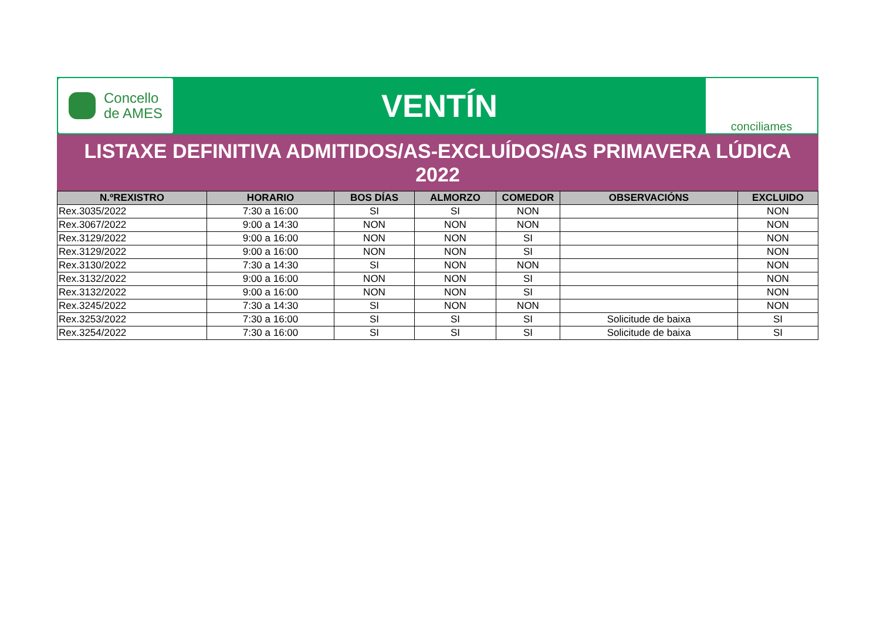Concello
de AMES
VENTÍN
conciliames
LISTAXE DEFINITIVA ADMITIDOS/AS-EXCLUÍDOS/AS PRIMAVERA LÚDICA
2022
| N.ºREXISTRO | HORARIO | BOS DÍAS | ALMORZO | COMEDOR | OBSERVACIÓNS | EXCLUIDO |
| --- | --- | --- | --- | --- | --- | --- |
| Rex.3035/2022 | 7:30 a 16:00 | SI | SI | NON | | NON |
| Rex.3067/2022 | 9:00 a 14:30 | NON | NON | NON | | NON |
| Rex.3129/2022 | 9:00 a 16:00 | NON | NON | SI | | NON |
| Rex.3129/2022 | 9:00 a 16:00 | NON | NON | SI | | NON |
| Rex.3130/2022 | 7:30 a 14:30 | SI | NON | NON | | NON |
| Rex.3132/2022 | 9:00 a 16:00 | NON | NON | SI | | NON |
| Rex.3132/2022 | 9:00 a 16:00 | NON | NON | SI | | NON |
| Rex.3245/2022 | 7:30 a 14:30 | SI | NON | NON | | NON |
| Rex.3253/2022 | 7:30 a 16:00 | SI | SI | SI | Solicitude de baixa | SI |
| Rex.3254/2022 | 7:30 a 16:00 | SI | SI | SI | Solicitude de baixa | SI |